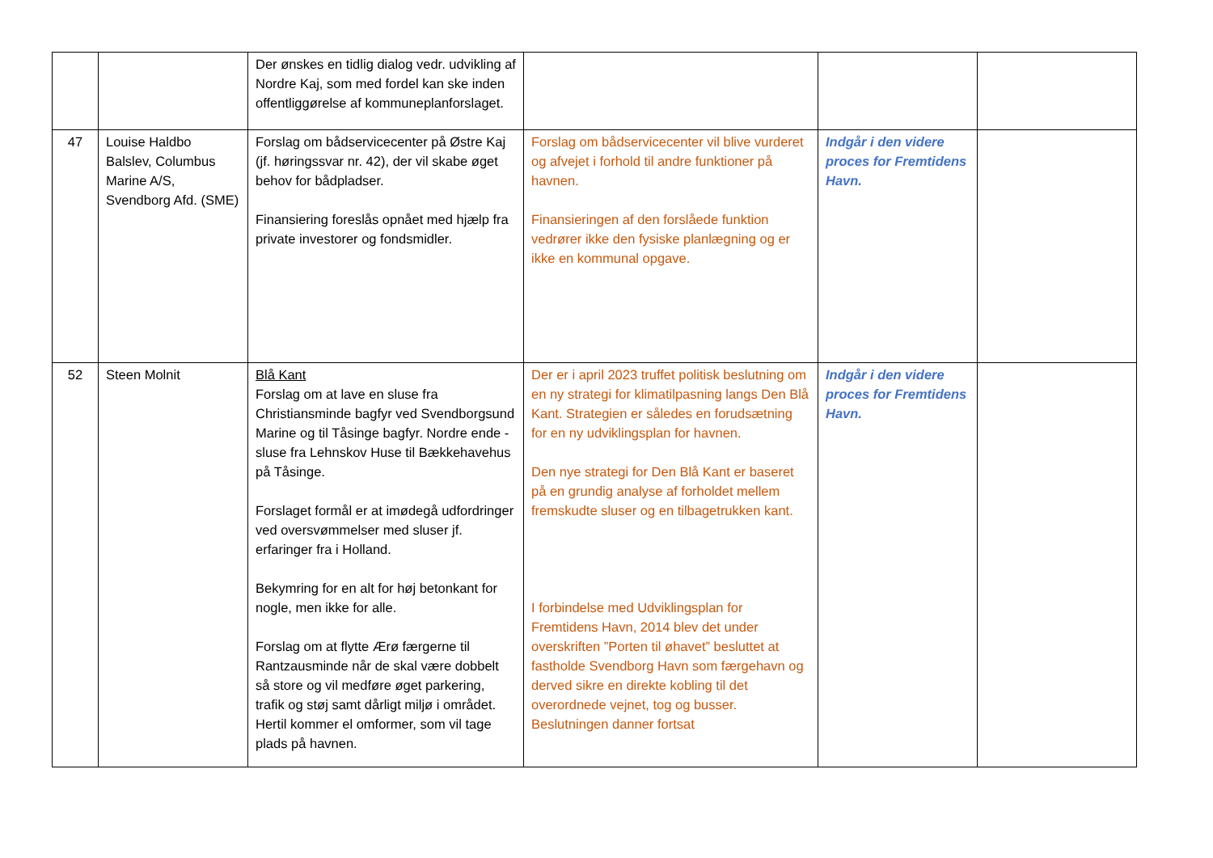| | | Der ønskes en tidlig dialog vedr. udvikling af Nordre Kaj, som med fordel kan ske inden offentliggørelse af kommuneplanforslaget. | | | |
| 47 | Louise Haldbo Balslev, Columbus Marine A/S, Svendborg Afd. (SME) | Forslag om bådservicecenter på Østre Kaj (jf. høringssvar nr. 42), der vil skabe øget behov for bådpladser. Finansiering foreslås opnået med hjælp fra private investorer og fondsmidler. | Forslag om bådservicecenter vil blive vurderet og afvejet i forhold til andre funktioner på havnen. Finansieringen af den forslåede funktion vedrører ikke den fysiske planlægning og er ikke en kommunal opgave. | Indgår i den videre proces for Fremtidens Havn. | |
| 52 | Steen Molnit | Blå Kant Forslag om at lave en sluse fra Christiansminde bagfyr ved Svendborgsund Marine og til Tåsinge bagfyr. Nordre ende - sluse fra Lehnskov Huse til Bækkehavehus på Tåsinge. Forslaget formål er at imødegå udfordringer ved oversvømmelser med sluser jf. erfaringer fra i Holland. Bekymring for en alt for høj betonkant for nogle, men ikke for alle. Forslag om at flytte Ærø færgerne til Rantzausminde når de skal være dobbelt så store og vil medføre øget parkering, trafik og støj samt dårligt miljø i området. Hertil kommer el omformer, som vil tage plads på havnen. | Der er i april 2023 truffet politisk beslutning om en ny strategi for klimatilpasning langs Den Blå Kant. Strategien er således en forudsætning for en ny udviklingsplan for havnen. Den nye strategi for Den Blå Kant er baseret på en grundig analyse af forholdet mellem fremskudte sluser og en tilbagetrukken kant. I forbindelse med Udviklingsplan for Fremtidens Havn, 2014 blev det under overskriften ”Porten til øhavet” besluttet at fastholde Svendborg Havn som færgehavn og derved sikre en direkte kobling til det overordnede vejnet, tog og busser. Beslutningen danner fortsat | Indgår i den videre proces for Fremtidens Havn. | |